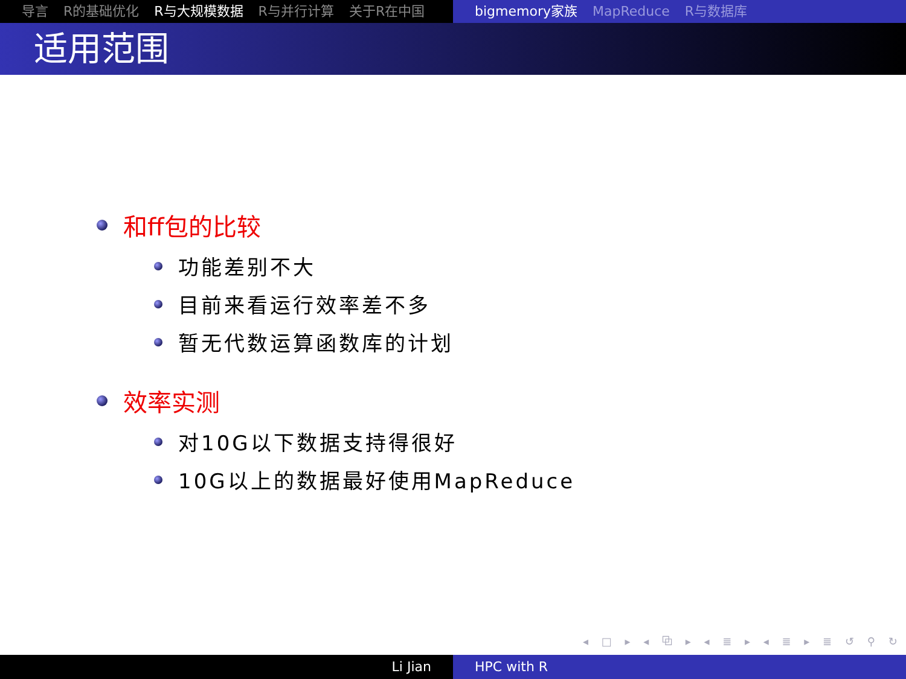导言 R的基础优化 R与大规模数据 R与并行计算 关于R在中国 bigmemory家族 MapReduce R与数据库
适用范围
和ff包的比较
功能差别不大
目前来看运行效率差不多
暂无代数运算函数库的计划
效率实测
对10G以下数据支持得很好
10G以上的数据最好使用MapReduce
◂ □ ▸ ◂ ⧉ ▸ ◂ ≣ ▸ ◂ ≣ ▸ ≣ ↺ ⚲ ↻
Li Jian HPC with R